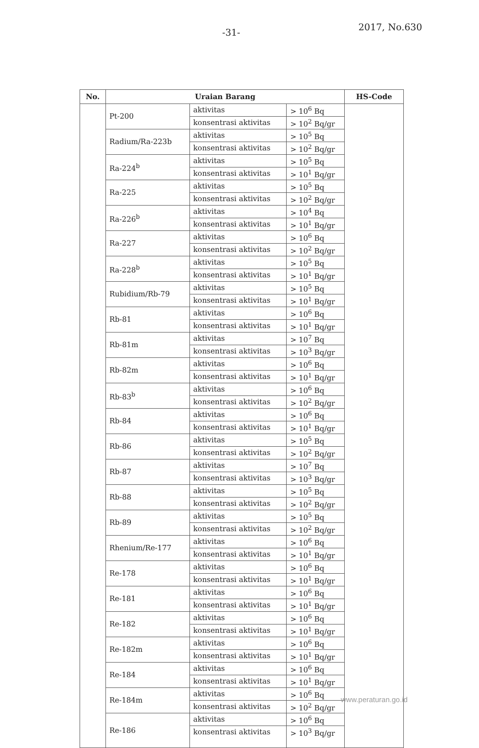-31- 2017, No.630
| No. | Uraian Barang | | | HS-Code |
| --- | --- | --- | --- | --- |
| | Pt-200 | aktivitas | > 10<sup>6</sup> Bq | |
| | | konsentrasi aktivitas | > 10<sup>2</sup> Bq/gr | |
| | Radium/Ra-223b | aktivitas | > 10<sup>5</sup> Bq | |
| | | konsentrasi aktivitas | > 10<sup>2</sup> Bq/gr | |
| | Ra-224<sup>b</sup> | aktivitas | > 10<sup>5</sup> Bq | |
| | | konsentrasi aktivitas | > 10<sup>1</sup> Bq/gr | |
| | Ra-225 | aktivitas | > 10<sup>5</sup> Bq | |
| | | konsentrasi aktivitas | > 10<sup>2</sup> Bq/gr | |
| | Ra-226<sup>b</sup> | aktivitas | > 10<sup>4</sup> Bq | |
| | | konsentrasi aktivitas | > 10<sup>1</sup> Bq/gr | |
| | Ra-227 | aktivitas | > 10<sup>6</sup> Bq | |
| | | konsentrasi aktivitas | > 10<sup>2</sup> Bq/gr | |
| | Ra-228<sup>b</sup> | aktivitas | > 10<sup>5</sup> Bq | |
| | | konsentrasi aktivitas | > 10<sup>1</sup> Bq/gr | |
| | Rubidium/Rb-79 | aktivitas | > 10<sup>5</sup> Bq | |
| | | konsentrasi aktivitas | > 10<sup>1</sup> Bq/gr | |
| | Rb-81 | aktivitas | > 10<sup>6</sup> Bq | |
| | | konsentrasi aktivitas | > 10<sup>1</sup> Bq/gr | |
| | Rb-81m | aktivitas | > 10<sup>7</sup> Bq | |
| | | konsentrasi aktivitas | > 10<sup>3</sup> Bq/gr | |
| | Rb-82m | aktivitas | > 10<sup>6</sup> Bq | |
| | | konsentrasi aktivitas | > 10<sup>1</sup> Bq/gr | |
| | Rb-83<sup>b</sup> | aktivitas | > 10<sup>6</sup> Bq | |
| | | konsentrasi aktivitas | > 10<sup>2</sup> Bq/gr | |
| | Rb-84 | aktivitas | > 10<sup>6</sup> Bq | |
| | | konsentrasi aktivitas | > 10<sup>1</sup> Bq/gr | |
| | Rb-86 | aktivitas | > 10<sup>5</sup> Bq | |
| | | konsentrasi aktivitas | > 10<sup>2</sup> Bq/gr | |
| | Rb-87 | aktivitas | > 10<sup>7</sup> Bq | |
| | | konsentrasi aktivitas | > 10<sup>3</sup> Bq/gr | |
| | Rb-88 | aktivitas | > 10<sup>5</sup> Bq | |
| | | konsentrasi aktivitas | > 10<sup>2</sup> Bq/gr | |
| | Rb-89 | aktivitas | > 10<sup>5</sup> Bq | |
| | | konsentrasi aktivitas | > 10<sup>2</sup> Bq/gr | |
| | Rhenium/Re-177 | aktivitas | > 10<sup>6</sup> Bq | |
| | | konsentrasi aktivitas | > 10<sup>1</sup> Bq/gr | |
| | Re-178 | aktivitas | > 10<sup>6</sup> Bq | |
| | | konsentrasi aktivitas | > 10<sup>1</sup> Bq/gr | |
| | Re-181 | aktivitas | > 10<sup>6</sup> Bq | |
| | | konsentrasi aktivitas | > 10<sup>1</sup> Bq/gr | |
| | Re-182 | aktivitas | > 10<sup>6</sup> Bq | |
| | | konsentrasi aktivitas | > 10<sup>1</sup> Bq/gr | |
| | Re-182m | aktivitas | > 10<sup>6</sup> Bq | |
| | | konsentrasi aktivitas | > 10<sup>1</sup> Bq/gr | |
| | Re-184 | aktivitas | > 10<sup>6</sup> Bq | |
| | | konsentrasi aktivitas | > 10<sup>1</sup> Bq/gr | |
| | Re-184m | aktivitas | > 10<sup>6</sup> Bq | |
| | | konsentrasi aktivitas | > 10<sup>2</sup> Bq/gr | |
| | Re-186 | aktivitas | > 10<sup>6</sup> Bq | |
| | | konsentrasi aktivitas | > 10<sup>3</sup> Bq/gr | |
www.peraturan.go.id